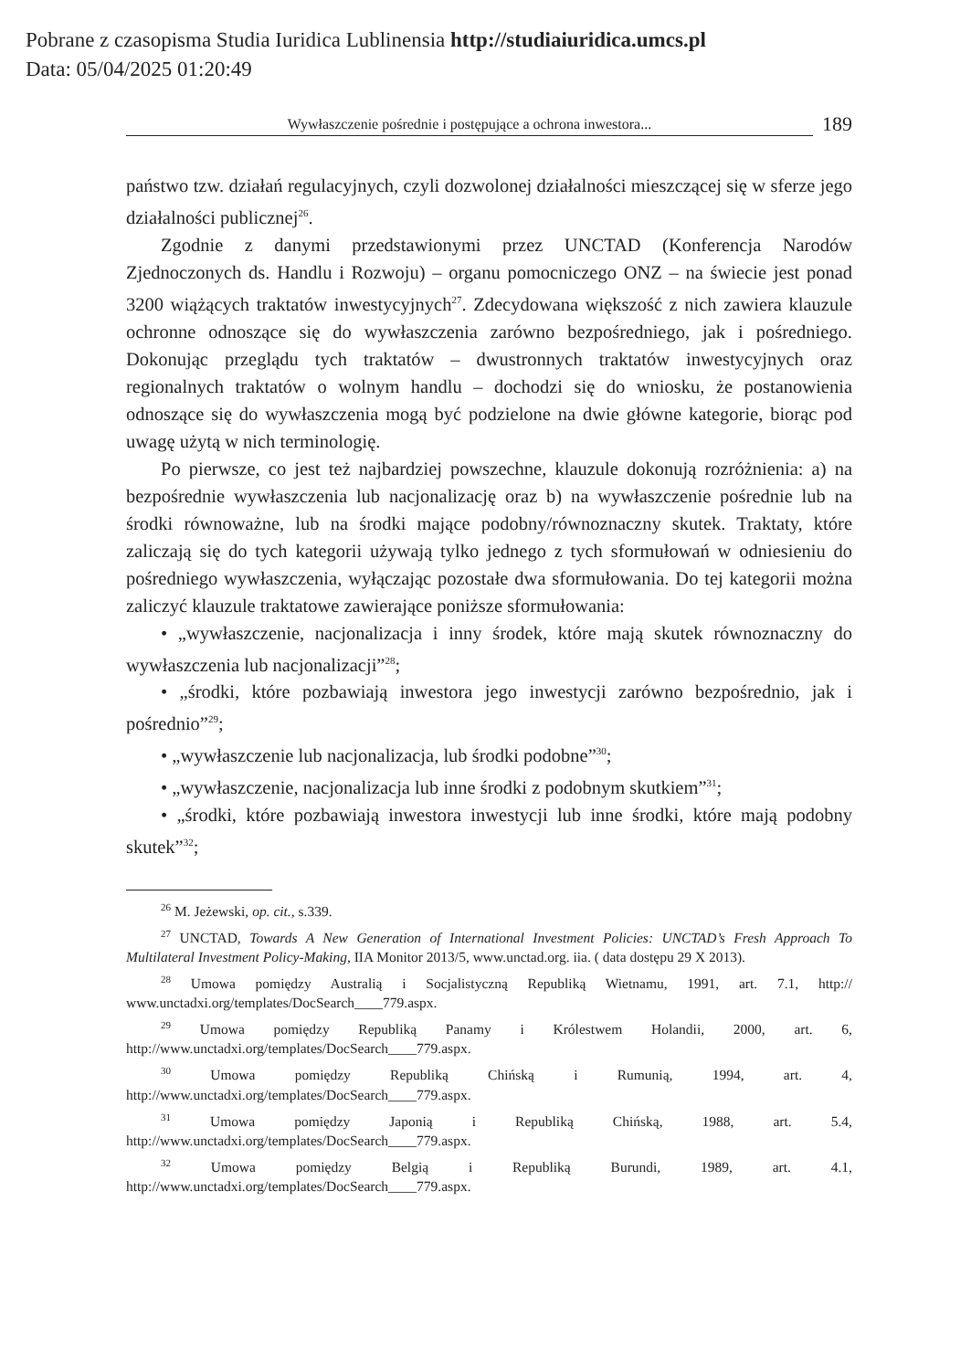Pobrane z czasopisma Studia Iuridica Lublinensia http://studiaiuridica.umcs.pl
Data: 05/04/2025 01:20:49
Wywłaszczenie pośrednie i postępujące a ochrona inwestora...
189
państwo tzw. działań regulacyjnych, czyli dozwolonej działalności mieszczącej się w sferze jego działalności publicznej<sup>26</sup>.
Zgodnie z danymi przedstawionymi przez UNCTAD (Konferencja Narodów Zjednoczonych ds. Handlu i Rozwoju) – organu pomocniczego ONZ – na świecie jest ponad 3200 wiążących traktatów inwestycyjnych<sup>27</sup>. Zdecydowana większość z nich zawiera klauzule ochronne odnoszące się do wywłaszczenia zarówno bezpośredniego, jak i pośredniego. Dokonując przeglądu tych traktatów – dwustronnych traktatów inwestycyjnych oraz regionalnych traktatów o wolnym handlu – dochodzi się do wniosku, że postanowienia odnoszące się do wywłaszczenia mogą być podzielone na dwie główne kategorie, biorąc pod uwagę użytą w nich terminologię.
Po pierwsze, co jest też najbardziej powszechne, klauzule dokonują rozróżnienia: a) na bezpośrednie wywłaszczenia lub nacjonalizację oraz b) na wywłaszczenie pośrednie lub na środki równoważne, lub na środki mające podobny/równoznaczny skutek. Traktaty, które zaliczają się do tych kategorii używają tylko jednego z tych sformułowań w odniesieniu do pośredniego wywłaszczenia, wyłączając pozostałe dwa sformułowania. Do tej kategorii można zaliczyć klauzule traktatowe zawierające poniższe sformułowania:
• „wywłaszczenie, nacjonalizacja i inny środek, które mają skutek równoznaczny do wywłaszczenia lub nacjonalizacji”<sup>28</sup>;
• „środki, które pozbawiają inwestora jego inwestycji zarówno bezpośrednio, jak i pośrednio”<sup>29</sup>;
• „wywłaszczenie lub nacjonalizacja, lub środki podobne”<sup>30</sup>;
• „wywłaszczenie, nacjonalizacja lub inne środki z podobnym skutkiem”<sup>31</sup>;
• „środki, które pozbawiają inwestora inwestycji lub inne środki, które mają podobny skutek”<sup>32</sup>;
<sup>26</sup> M. Jeżewski, op. cit., s.339.
<sup>27</sup> UNCTAD, Towards A New Generation of International Investment Policies: UNCTAD’s Fresh Approach To Multilateral Investment Policy-Making, IIA Monitor 2013/5, www.unctad.org. iia. ( data dostępu 29 X 2013).
<sup>28</sup> Umowa pomiędzy Australią i Socjalistyczną Republiką Wietnamu, 1991, art. 7.1, http:// www.unctadxi.org/templates/DocSearch____779.aspx.
<sup>29</sup> Umowa pomiędzy Republiką Panamy i Królestwem Holandii, 2000, art. 6, http://www.unctadxi.org/templates/DocSearch____779.aspx.
<sup>30</sup> Umowa pomiędzy Republiką Chińską i Rumunią, 1994, art. 4, http://www.unctadxi.org/templates/DocSearch____779.aspx.
<sup>31</sup> Umowa pomiędzy Japonią i Republiką Chińską, 1988, art. 5.4, http://www.unctadxi.org/templates/DocSearch____779.aspx.
<sup>32</sup> Umowa pomiędzy Belgią i Republiką Burundi, 1989, art. 4.1, http://www.unctadxi.org/templates/DocSearch____779.aspx.